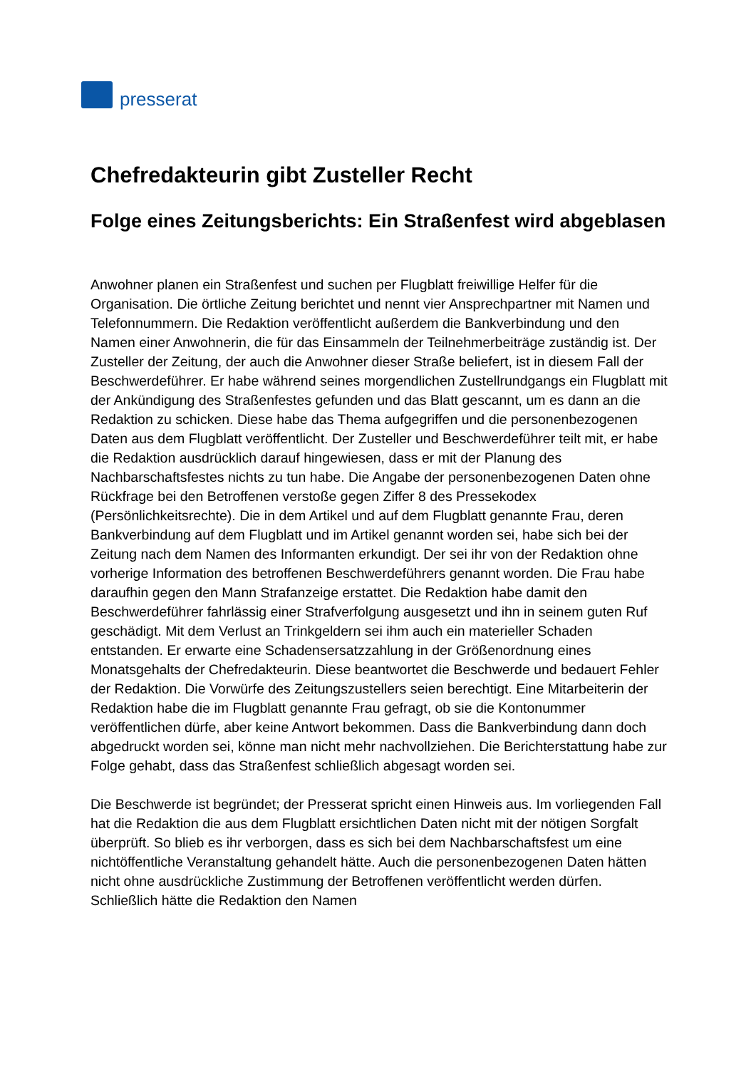presserat
Chefredakteurin gibt Zusteller Recht
Folge eines Zeitungsberichts: Ein Straßenfest wird abgeblasen
Anwohner planen ein Straßenfest und suchen per Flugblatt freiwillige Helfer für die Organisation. Die örtliche Zeitung berichtet und nennt vier Ansprechpartner mit Namen und Telefonnummern. Die Redaktion veröffentlicht außerdem die Bankverbindung und den Namen einer Anwohnerin, die für das Einsammeln der Teilnehmerbeiträge zuständig ist. Der Zusteller der Zeitung, der auch die Anwohner dieser Straße beliefert, ist in diesem Fall der Beschwerdeführer. Er habe während seines morgendlichen Zustellrundgangs ein Flugblatt mit der Ankündigung des Straßenfestes gefunden und das Blatt gescannt, um es dann an die Redaktion zu schicken. Diese habe das Thema aufgegriffen und die personenbezogenen Daten aus dem Flugblatt veröffentlicht. Der Zusteller und Beschwerdeführer teilt mit, er habe die Redaktion ausdrücklich darauf hingewiesen, dass er mit der Planung des Nachbarschaftsfestes nichts zu tun habe. Die Angabe der personenbezogenen Daten ohne Rückfrage bei den Betroffenen verstoße gegen Ziffer 8 des Pressekodex (Persönlichkeitsrechte). Die in dem Artikel und auf dem Flugblatt genannte Frau, deren Bankverbindung auf dem Flugblatt und im Artikel genannt worden sei, habe sich bei der Zeitung nach dem Namen des Informanten erkundigt. Der sei ihr von der Redaktion ohne vorherige Information des betroffenen Beschwerdeführers genannt worden. Die Frau habe daraufhin gegen den Mann Strafanzeige erstattet. Die Redaktion habe damit den Beschwerdeführer fahrlässig einer Strafverfolgung ausgesetzt und ihn in seinem guten Ruf geschädigt. Mit dem Verlust an Trinkgeldern sei ihm auch ein materieller Schaden entstanden. Er erwarte eine Schadensersatzzahlung in der Größenordnung eines Monatsgehalts der Chefredakteurin. Diese beantwortet die Beschwerde und bedauert Fehler der Redaktion. Die Vorwürfe des Zeitungszustellers seien berechtigt. Eine Mitarbeiterin der Redaktion habe die im Flugblatt genannte Frau gefragt, ob sie die Kontonummer veröffentlichen dürfe, aber keine Antwort bekommen. Dass die Bankverbindung dann doch abgedruckt worden sei, könne man nicht mehr nachvollziehen. Die Berichterstattung habe zur Folge gehabt, dass das Straßenfest schließlich abgesagt worden sei.
Die Beschwerde ist begründet; der Presserat spricht einen Hinweis aus. Im vorliegenden Fall hat die Redaktion die aus dem Flugblatt ersichtlichen Daten nicht mit der nötigen Sorgfalt überprüft. So blieb es ihr verborgen, dass es sich bei dem Nachbarschaftsfest um eine nichtöffentliche Veranstaltung gehandelt hätte. Auch die personenbezogenen Daten hätten nicht ohne ausdrückliche Zustimmung der Betroffenen veröffentlicht werden dürfen. Schließlich hätte die Redaktion den Namen